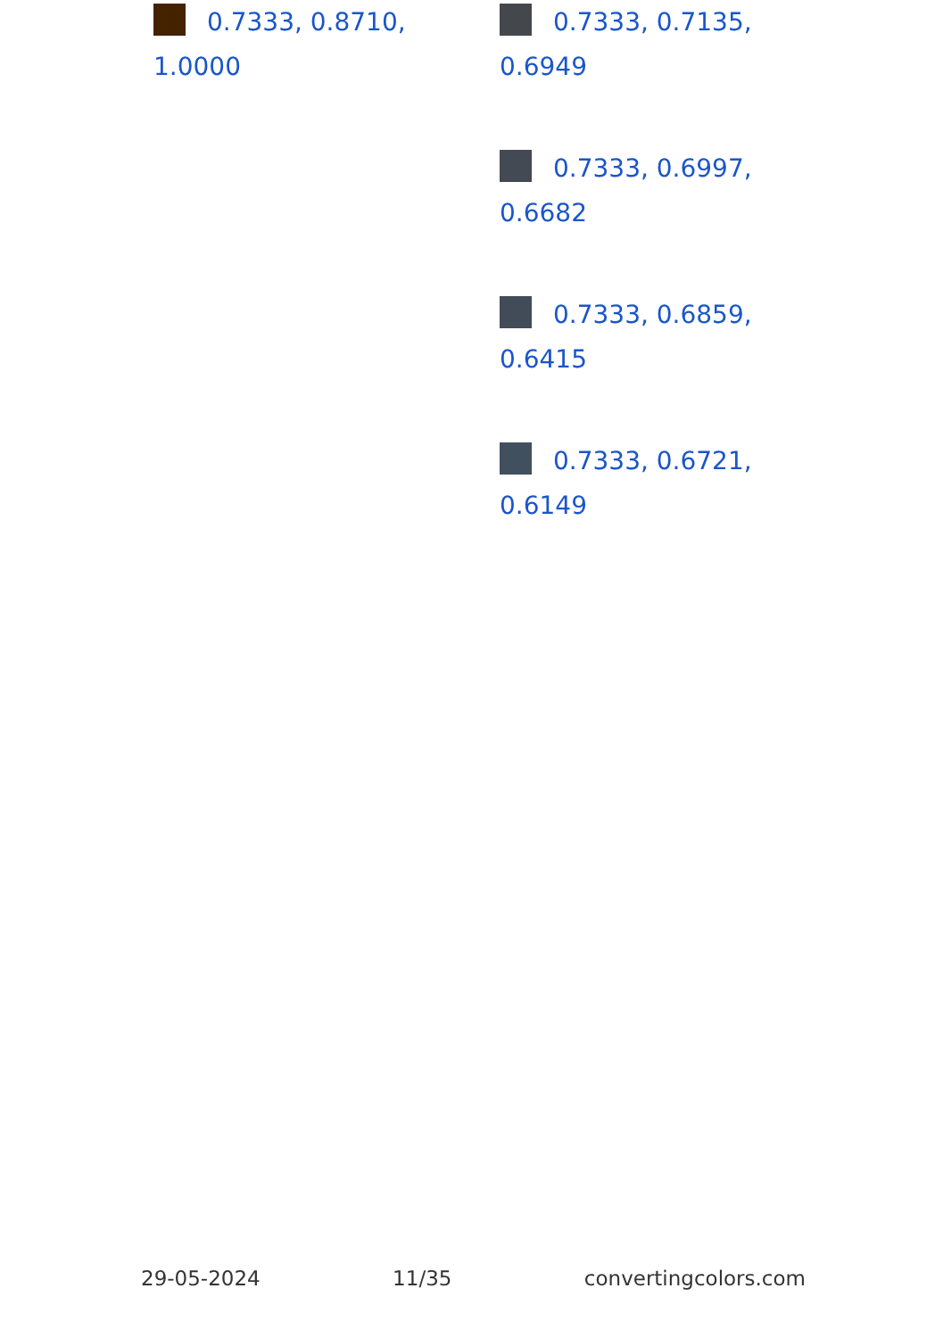0.7333, 0.8710, 1.0000 0.7333, 0.7135, 0.6949
0.7333, 0.6997, 0.6682
0.7333, 0.6859, 0.6415
0.7333, 0.6721, 0.6149
29-05-2024 11/35 convertingcolors.com